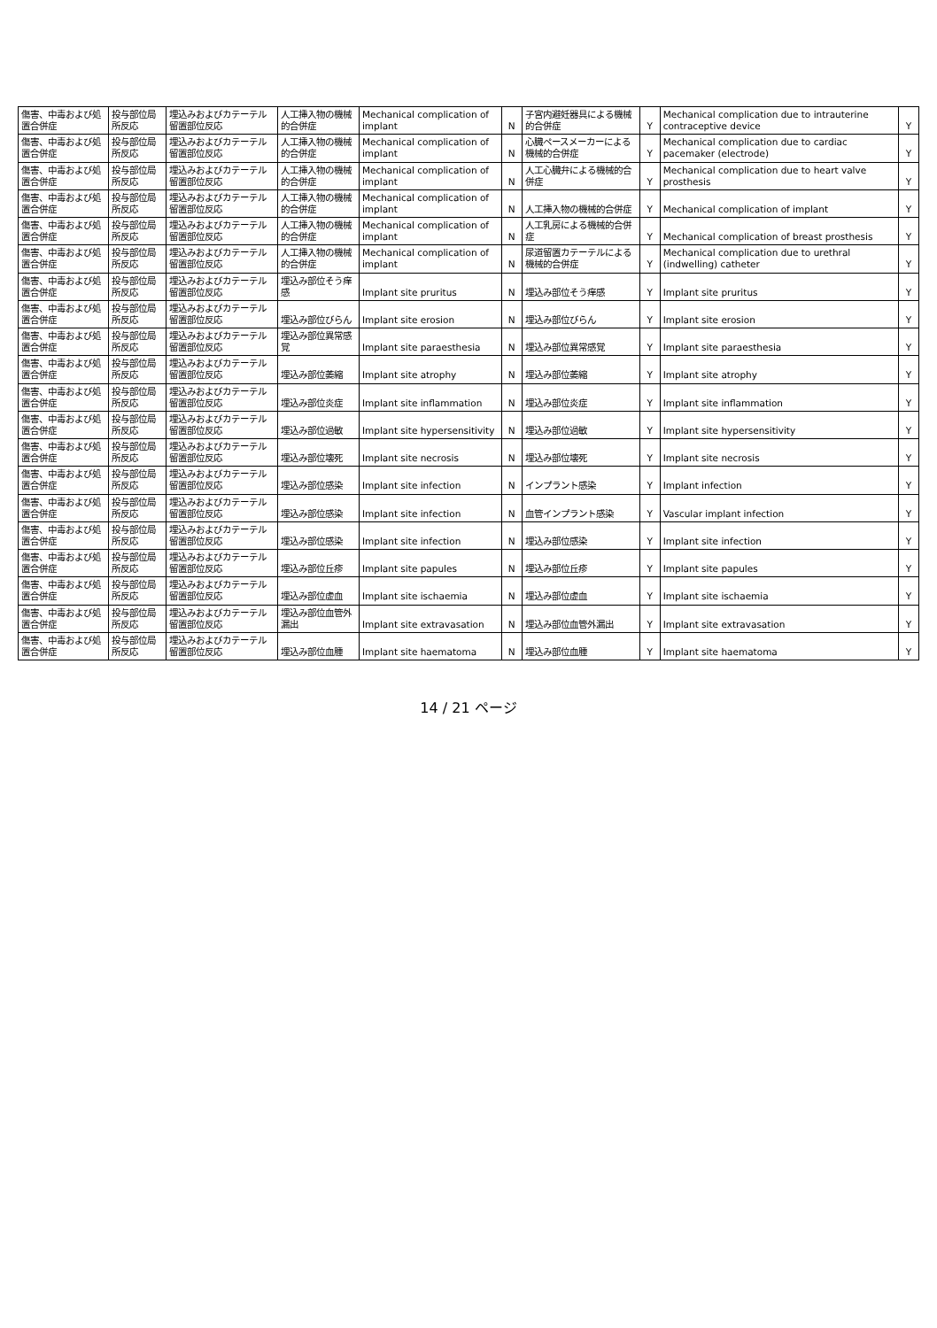| 傷害、中毒および処置合併症 | 投与部位局所反応 | 埋込みおよびカテーテル留置部位反応 | 人工挿入物の機械的合併症 | Mechanical complication of implant | N | 子宮内避妊器具による機械的合併症 | Y | Mechanical complication due to intrauterine contraceptive device | Y |
| 傷害、中毒および処置合併症 | 投与部位局所反応 | 埋込みおよびカテーテル留置部位反応 | 人工挿入物の機械的合併症 | Mechanical complication of implant | N | 心臓ペースメーカーによる機械的合併症 | Y | Mechanical complication due to cardiac pacemaker (electrode) | Y |
| 傷害、中毒および処置合併症 | 投与部位局所反応 | 埋込みおよびカテーテル留置部位反応 | 人工挿入物の機械的合併症 | Mechanical complication of implant | N | 人工心臓弁による機械的合併症 | Y | Mechanical complication due to heart valve prosthesis | Y |
| 傷害、中毒および処置合併症 | 投与部位局所反応 | 埋込みおよびカテーテル留置部位反応 | 人工挿入物の機械的合併症 | Mechanical complication of implant | N | 人工挿入物の機械的合併症 | Y | Mechanical complication of implant | Y |
| 傷害、中毒および処置合併症 | 投与部位局所反応 | 埋込みおよびカテーテル留置部位反応 | 人工挿入物の機械的合併症 | Mechanical complication of implant | N | 人工乳房による機械的合併症 | Y | Mechanical complication of breast prosthesis | Y |
| 傷害、中毒および処置合併症 | 投与部位局所反応 | 埋込みおよびカテーテル留置部位反応 | 人工挿入物の機械的合併症 | Mechanical complication of implant | N | 尿道留置カテーテルによる機械的合併症 | Y | Mechanical complication due to urethral (indwelling) catheter | Y |
| 傷害、中毒および処置合併症 | 投与部位局所反応 | 埋込みおよびカテーテル留置部位反応 | 埋込み部位そう痒感 | Implant site pruritus | N | 埋込み部位そう痒感 | Y | Implant site pruritus | Y |
| 傷害、中毒および処置合併症 | 投与部位局所反応 | 埋込みおよびカテーテル留置部位反応 | 埋込み部位びらん | Implant site erosion | N | 埋込み部位びらん | Y | Implant site erosion | Y |
| 傷害、中毒および処置合併症 | 投与部位局所反応 | 埋込みおよびカテーテル留置部位反応 | 埋込み部位異常感覚 | Implant site paraesthesia | N | 埋込み部位異常感覚 | Y | Implant site paraesthesia | Y |
| 傷害、中毒および処置合併症 | 投与部位局所反応 | 埋込みおよびカテーテル留置部位反応 | 埋込み部位萎縮 | Implant site atrophy | N | 埋込み部位萎縮 | Y | Implant site atrophy | Y |
| 傷害、中毒および処置合併症 | 投与部位局所反応 | 埋込みおよびカテーテル留置部位反応 | 埋込み部位炎症 | Implant site inflammation | N | 埋込み部位炎症 | Y | Implant site inflammation | Y |
| 傷害、中毒および処置合併症 | 投与部位局所反応 | 埋込みおよびカテーテル留置部位反応 | 埋込み部位過敏 | Implant site hypersensitivity | N | 埋込み部位過敏 | Y | Implant site hypersensitivity | Y |
| 傷害、中毒および処置合併症 | 投与部位局所反応 | 埋込みおよびカテーテル留置部位反応 | 埋込み部位壊死 | Implant site necrosis | N | 埋込み部位壊死 | Y | Implant site necrosis | Y |
| 傷害、中毒および処置合併症 | 投与部位局所反応 | 埋込みおよびカテーテル留置部位反応 | 埋込み部位感染 | Implant site infection | N | インプラント感染 | Y | Implant infection | Y |
| 傷害、中毒および処置合併症 | 投与部位局所反応 | 埋込みおよびカテーテル留置部位反応 | 埋込み部位感染 | Implant site infection | N | 血管インプラント感染 | Y | Vascular implant infection | Y |
| 傷害、中毒および処置合併症 | 投与部位局所反応 | 埋込みおよびカテーテル留置部位反応 | 埋込み部位感染 | Implant site infection | N | 埋込み部位感染 | Y | Implant site infection | Y |
| 傷害、中毒および処置合併症 | 投与部位局所反応 | 埋込みおよびカテーテル留置部位反応 | 埋込み部位丘疹 | Implant site papules | N | 埋込み部位丘疹 | Y | Implant site papules | Y |
| 傷害、中毒および処置合併症 | 投与部位局所反応 | 埋込みおよびカテーテル留置部位反応 | 埋込み部位虚血 | Implant site ischaemia | N | 埋込み部位虚血 | Y | Implant site ischaemia | Y |
| 傷害、中毒および処置合併症 | 投与部位局所反応 | 埋込みおよびカテーテル留置部位反応 | 埋込み部位血管外漏出 | Implant site extravasation | N | 埋込み部位血管外漏出 | Y | Implant site extravasation | Y |
| 傷害、中毒および処置合併症 | 投与部位局所反応 | 埋込みおよびカテーテル留置部位反応 | 埋込み部位血腫 | Implant site haematoma | N | 埋込み部位血腫 | Y | Implant site haematoma | Y |
14 / 21 ページ